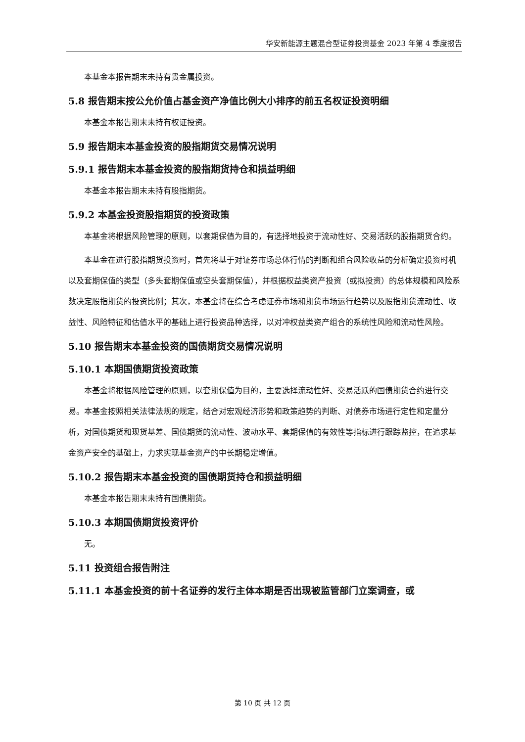华安新能源主题混合型证券投资基金 2023 年第 4 季度报告
本基金本报告期末未持有贵金属投资。
5.8 报告期末按公允价值占基金资产净值比例大小排序的前五名权证投资明细
本基金本报告期末未持有权证投资。
5.9 报告期末本基金投资的股指期货交易情况说明
5.9.1 报告期末本基金投资的股指期货持仓和损益明细
本基金本报告期末未持有股指期货。
5.9.2 本基金投资股指期货的投资政策
本基金将根据风险管理的原则，以套期保值为目的，有选择地投资于流动性好、交易活跃的股指期货合约。
本基金在进行股指期货投资时，首先将基于对证券市场总体行情的判断和组合风险收益的分析确定投资时机以及套期保值的类型（多头套期保值或空头套期保值），并根据权益类资产投资（或拟投资）的总体规模和风险系数决定股指期货的投资比例；其次，本基金将在综合考虑证券市场和期货市场运行趋势以及股指期货流动性、收益性、风险特征和估值水平的基础上进行投资品种选择，以对冲权益类资产组合的系统性风险和流动性风险。
5.10 报告期末本基金投资的国债期货交易情况说明
5.10.1 本期国债期货投资政策
本基金将根据风险管理的原则，以套期保值为目的，主要选择流动性好、交易活跃的国债期货合约进行交易。本基金按照相关法律法规的规定，结合对宏观经济形势和政策趋势的判断、对债券市场进行定性和定量分析，对国债期货和现货基差、国债期货的流动性、波动水平、套期保值的有效性等指标进行跟踪监控，在追求基金资产安全的基础上，力求实现基金资产的中长期稳定增值。
5.10.2 报告期末本基金投资的国债期货持仓和损益明细
本基金本报告期末未持有国债期货。
5.10.3 本期国债期货投资评价
无。
5.11 投资组合报告附注
5.11.1 本基金投资的前十名证券的发行主体本期是否出现被监管部门立案调查，或
第 10 页 共 12 页